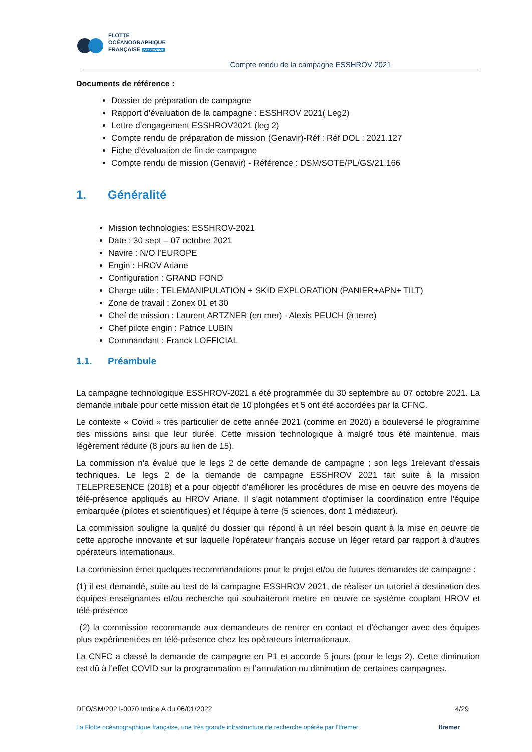FLOTTE
OCÉANOGRAPHIQUE
FRANÇAISE par l'Ifremer
Compte rendu de la campagne ESSHROV 2021
Documents de référence :
Dossier de préparation de campagne
Rapport d’évaluation de la campagne : ESSHROV 2021( Leg2)
Lettre d’engagement ESSHROV2021 (leg 2)
Compte rendu de préparation de mission (Genavir)-Réf : Réf DOL : 2021.127
Fiche d’évaluation de fin de campagne
Compte rendu de mission (Genavir) - Référence : DSM/SOTE/PL/GS/21.166
1. Généralité
Mission technologies: ESSHROV-2021
Date : 30 sept – 07 octobre 2021
Navire : N/O l’EUROPE
Engin : HROV Ariane
Configuration : GRAND FOND
Charge utile : TELEMANIPULATION + SKID EXPLORATION (PANIER+APN+ TILT)
Zone de travail : Zonex 01 et 30
Chef de mission : Laurent ARTZNER (en mer) - Alexis PEUCH (à terre)
Chef pilote engin : Patrice LUBIN
Commandant : Franck LOFFICIAL
1.1. Préambule
La campagne technologique ESSHROV-2021 a été programmée du 30 septembre au 07 octobre 2021. La demande initiale pour cette mission était de 10 plongées et 5 ont été accordées par la CFNC.
Le contexte « Covid » très particulier de cette année 2021 (comme en 2020) a bouleversé le programme des missions ainsi que leur durée. Cette mission technologique à malgré tous été maintenue, mais légèrement réduite (8 jours au lien de 15).
La commission n'a évalué que le legs 2 de cette demande de campagne ; son legs 1relevant d'essais techniques. Le legs 2 de la demande de campagne ESSHROV 2021 fait suite à la mission TELEPRESENCE (2018) et a pour objectif d'améliorer les procédures de mise en oeuvre des moyens de télé-présence appliqués au HROV Ariane. Il s'agit notamment d'optimiser la coordination entre l'équipe embarquée (pilotes et scientifiques) et l'équipe à terre (5 sciences, dont 1 médiateur).
La commission souligne la qualité du dossier qui répond à un réel besoin quant à la mise en oeuvre de cette approche innovante et sur laquelle l'opérateur français accuse un léger retard par rapport à d'autres opérateurs internationaux.
La commission émet quelques recommandations pour le projet et/ou de futures demandes de campagne :
(1) il est demandé, suite au test de la campagne ESSHROV 2021, de réaliser un tutoriel à destination des équipes enseignantes et/ou recherche qui souhaiteront mettre en œuvre ce système couplant HROV et télé-présence
(2) la commission recommande aux demandeurs de rentrer en contact et d'échanger avec des équipes plus expérimentées en télé-présence chez les opérateurs internationaux.
La CNFC a classé la demande de campagne en P1 et accorde 5 jours (pour le legs 2). Cette diminution est dû à l’effet COVID sur la programmation et l’annulation ou diminution de certaines campagnes.
DFO/SM/2021-0070 Indice A du 06/01/2022 4/29
La Flotte océanographique française, une très grande infrastructure de recherche opérée par l’Ifremer Ifremer